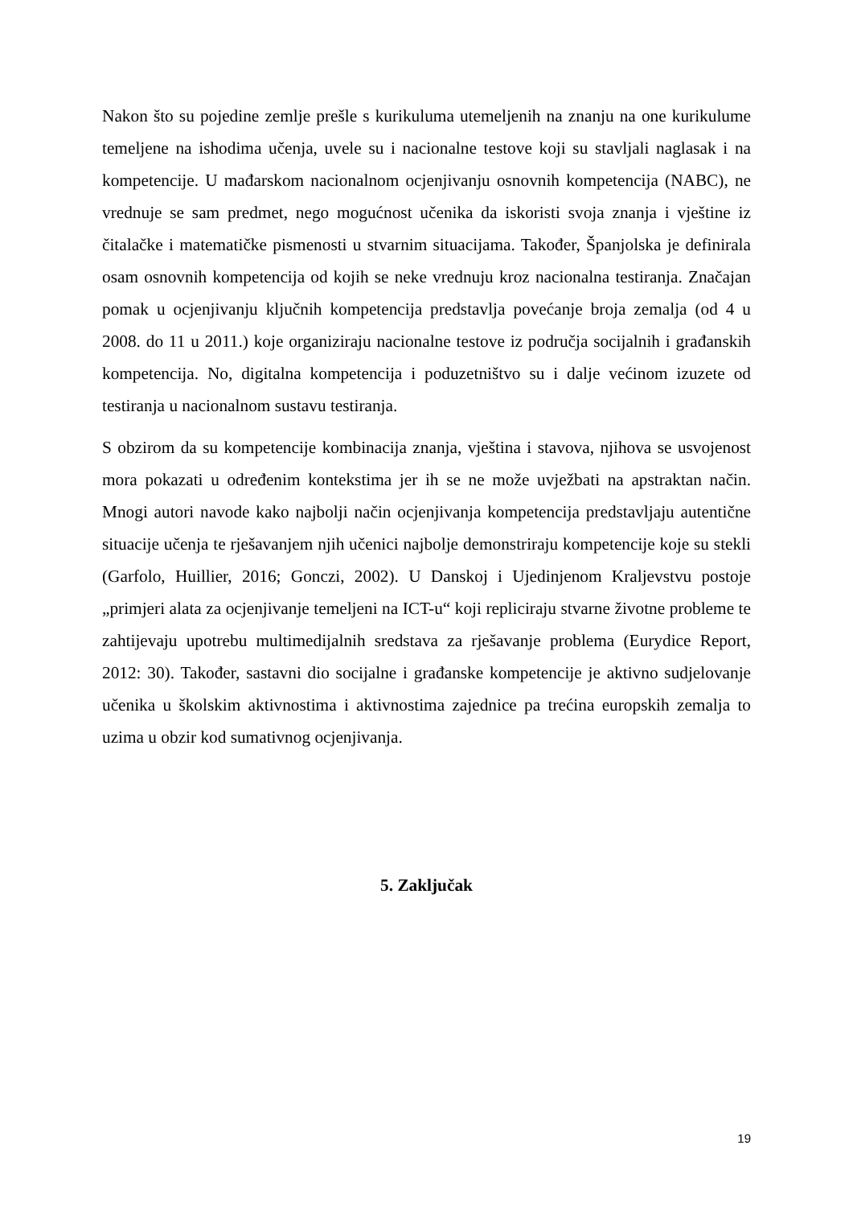Nakon što su pojedine zemlje prešle s kurikuluma utemeljenih na znanju na one kurikulume temeljene na ishodima učenja, uvele su i nacionalne testove koji su stavljali naglasak i na kompetencije. U mađarskom nacionalnom ocjenjivanju osnovnih kompetencija (NABC), ne vrednuje se sam predmet, nego mogućnost učenika da iskoristi svoja znanja i vještine iz čitalačke i matematičke pismenosti u stvarnim situacijama. Također, Španjolska je definirala osam osnovnih kompetencija od kojih se neke vrednuju kroz nacionalna testiranja. Značajan pomak u ocjenjivanju ključnih kompetencija predstavlja povećanje broja zemalja (od 4 u 2008. do 11 u 2011.) koje organiziraju nacionalne testove iz područja socijalnih i građanskih kompetencija. No, digitalna kompetencija i poduzetništvo su i dalje većinom izuzete od testiranja u nacionalnom sustavu testiranja.
S obzirom da su kompetencije kombinacija znanja, vještina i stavova, njihova se usvojenost mora pokazati u određenim kontekstima jer ih se ne može uvježbati na apstraktan način. Mnogi autori navode kako najbolji način ocjenjivanja kompetencija predstavljaju autentične situacije učenja te rješavanjem njih učenici najbolje demonstriraju kompetencije koje su stekli (Garfolo, Huillier, 2016; Gonczi, 2002). U Danskoj i Ujedinjenom Kraljevstvu postoje „primjeri alata za ocjenjivanje temeljeni na ICT-u“ koji repliciraju stvarne životne probleme te zahtijevaju upotrebu multimedijalnih sredstava za rješavanje problema (Eurydice Report, 2012: 30). Također, sastavni dio socijalne i građanske kompetencije je aktivno sudjelovanje učenika u školskim aktivnostima i aktivnostima zajednice pa trećina europskih zemalja to uzima u obzir kod sumativnog ocjenjivanja.
5. Zaključak
19